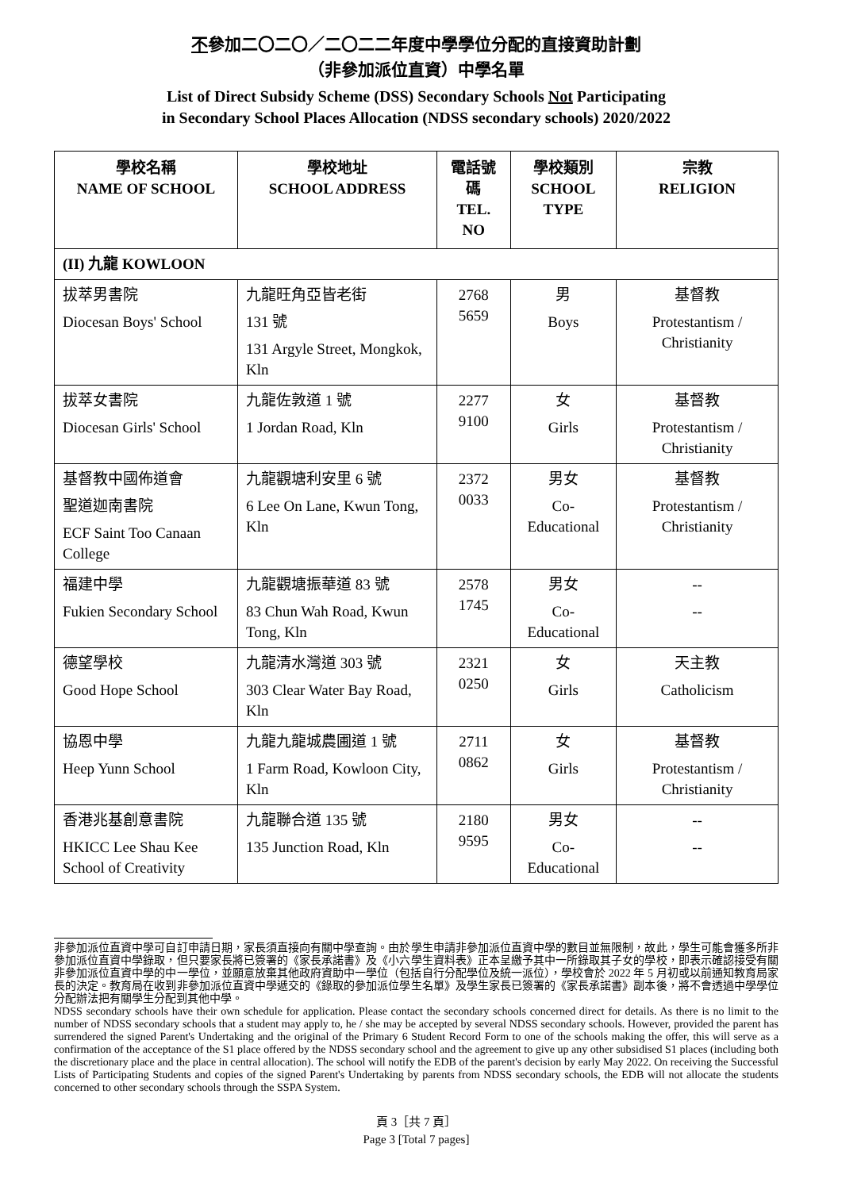不參加二〇二〇／二〇二二年度中學學位分配的直接資助計劃
（非參加派位直資）中學名單
List of Direct Subsidy Scheme (DSS) Secondary Schools Not Participating
in Secondary School Places Allocation (NDSS secondary schools) 2020/2022
| 學校名稱 NAME OF SCHOOL | 學校地址 SCHOOL ADDRESS | 電話號碼 TEL. NO | 學校類別 SCHOOL TYPE | 宗教 RELIGION |
| --- | --- | --- | --- | --- |
| (II) 九龍 KOWLOON | | | | |
| 拔萃男書院 Diocesan Boys' School | 九龍旺角亞皆老街 131 號 131 Argyle Street, Mongkok, Kln | 2768 5659 | 男 Boys | 基督教 Protestantism / Christianity |
| 拔萃女書院 Diocesan Girls' School | 九龍佐敦道 1 號 1 Jordan Road, Kln | 2277 9100 | 女 Girls | 基督教 Protestantism / Christianity |
| 基督教中國佈道會 聖道迦南書院 ECF Saint Too Canaan College | 九龍觀塘利安里 6 號 6 Lee On Lane, Kwun Tong, Kln | 2372 0033 | 男女 Co-Educational | 基督教 Protestantism / Christianity |
| 福建中學 Fukien Secondary School | 九龍觀塘振華道 83 號 83 Chun Wah Road, Kwun Tong, Kln | 2578 1745 | 男女 Co-Educational | -- -- |
| 德望學校 Good Hope School | 九龍清水灣道 303 號 303 Clear Water Bay Road, Kln | 2321 0250 | 女 Girls | 天主教 Catholicism |
| 協恩中學 Heep Yunn School | 九龍九龍城農圃道 1 號 1 Farm Road, Kowloon City, Kln | 2711 0862 | 女 Girls | 基督教 Protestantism / Christianity |
| 香港兆基創意書院 HKICC Lee Shau Kee School of Creativity | 九龍聯合道 135 號 135 Junction Road, Kln | 2180 9595 | 男女 Co-Educational | -- -- |
非參加派位直資中學可自訂申請日期，家長須直接向有關中學查詢。由於學生申請非參加派位直資中學的數目並無限制，故此，學生可能會獲多所非參加派位直資中學錄取，但只要家長將已簽署的《家長承諾書》及《小六學生資料表》正本呈繳予其中一所錄取其子女的學校，即表示確認接受有關非參加派位直資中學的中一學位，並願意放棄其他政府資助中一學位（包括自行分配學位及統一派位），學校會於 2022 年 5 月初或以前通知教育局家長的決定。教育局在收到非參加派位直資中學遞交的《錄取的參加派位學生名單》及學生家長已簽署的《家長承諾書》副本後，將不會透過中學學位分配辦法把有關學生分配到其他中學。
NDSS secondary schools have their own schedule for application. Please contact the secondary schools concerned direct for details. As there is no limit to the number of NDSS secondary schools that a student may apply to, he / she may be accepted by several NDSS secondary schools. However, provided the parent has surrendered the signed Parent's Undertaking and the original of the Primary 6 Student Record Form to one of the schools making the offer, this will serve as a confirmation of the acceptance of the S1 place offered by the NDSS secondary school and the agreement to give up any other subsidised S1 places (including both the discretionary place and the place in central allocation). The school will notify the EDB of the parent's decision by early May 2022. On receiving the Successful Lists of Participating Students and copies of the signed Parent's Undertaking by parents from NDSS secondary schools, the EDB will not allocate the students concerned to other secondary schools through the SSPA System.
頁 3［共 7 頁］
Page 3 [Total 7 pages]